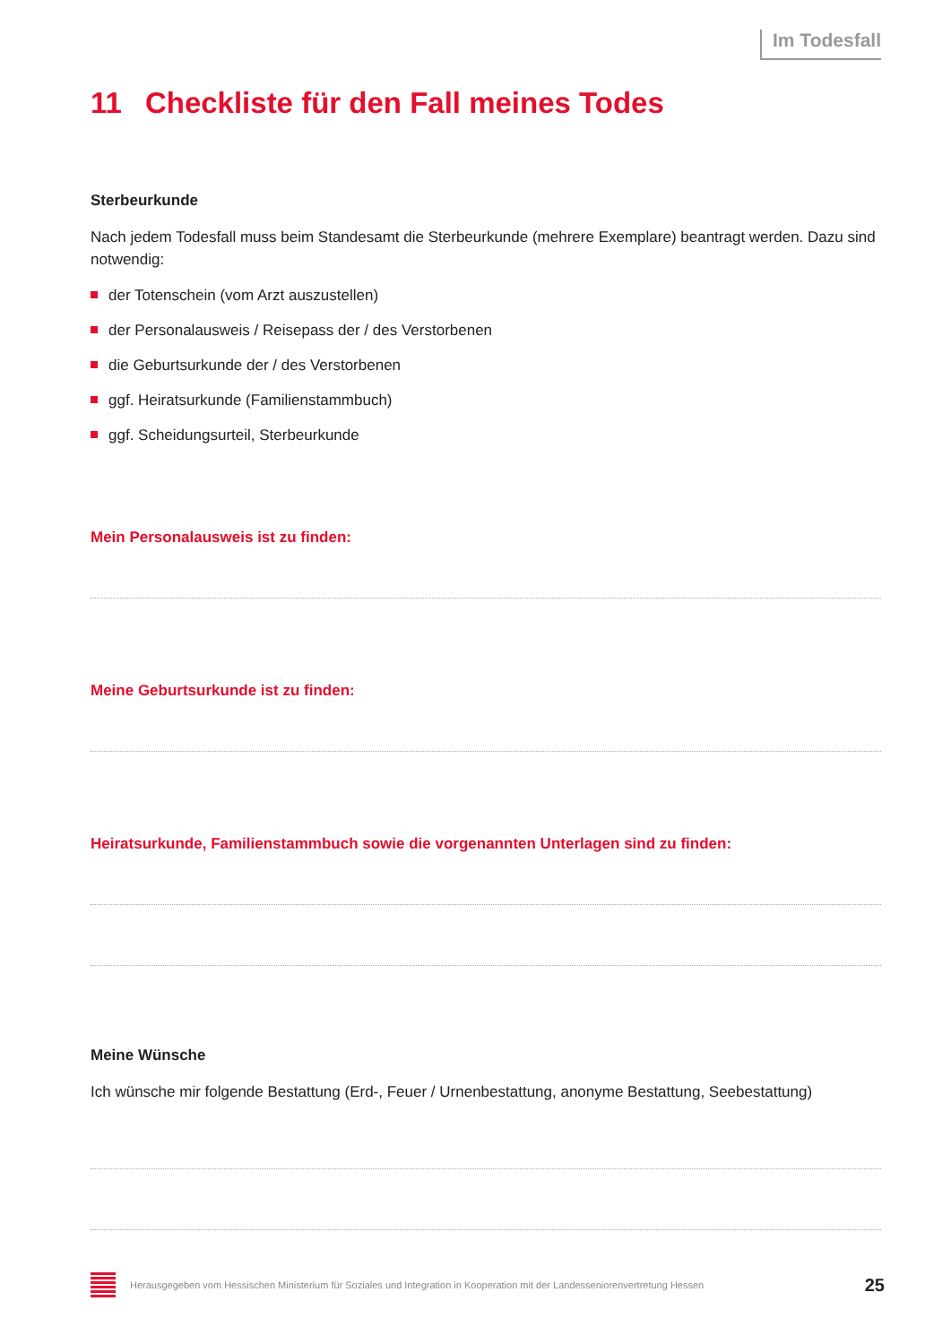Im Todesfall
11 Checkliste für den Fall meines Todes
Sterbeurkunde
Nach jedem Todesfall muss beim Standesamt die Sterbeurkunde (mehrere Exemplare) beantragt werden. Dazu sind notwendig:
der Totenschein (vom Arzt auszustellen)
der Personalausweis / Reisepass der / des Verstorbenen
die Geburtsurkunde der / des Verstorbenen
ggf. Heiratsurkunde (Familienstammbuch)
ggf. Scheidungsurteil, Sterbeurkunde
Mein Personalausweis ist zu finden:
Meine Geburtsurkunde ist zu finden:
Heiratsurkunde, Familienstammbuch sowie die vorgenannten Unterlagen sind zu finden:
Meine Wünsche
Ich wünsche mir folgende Bestattung (Erd-, Feuer / Urnenbestattung, anonyme Bestattung, Seebestattung)
Herausgegeben vom Hessischen Ministerium für Soziales und Integration in Kooperation mit der Landesseniorenvertretung Hessen 25